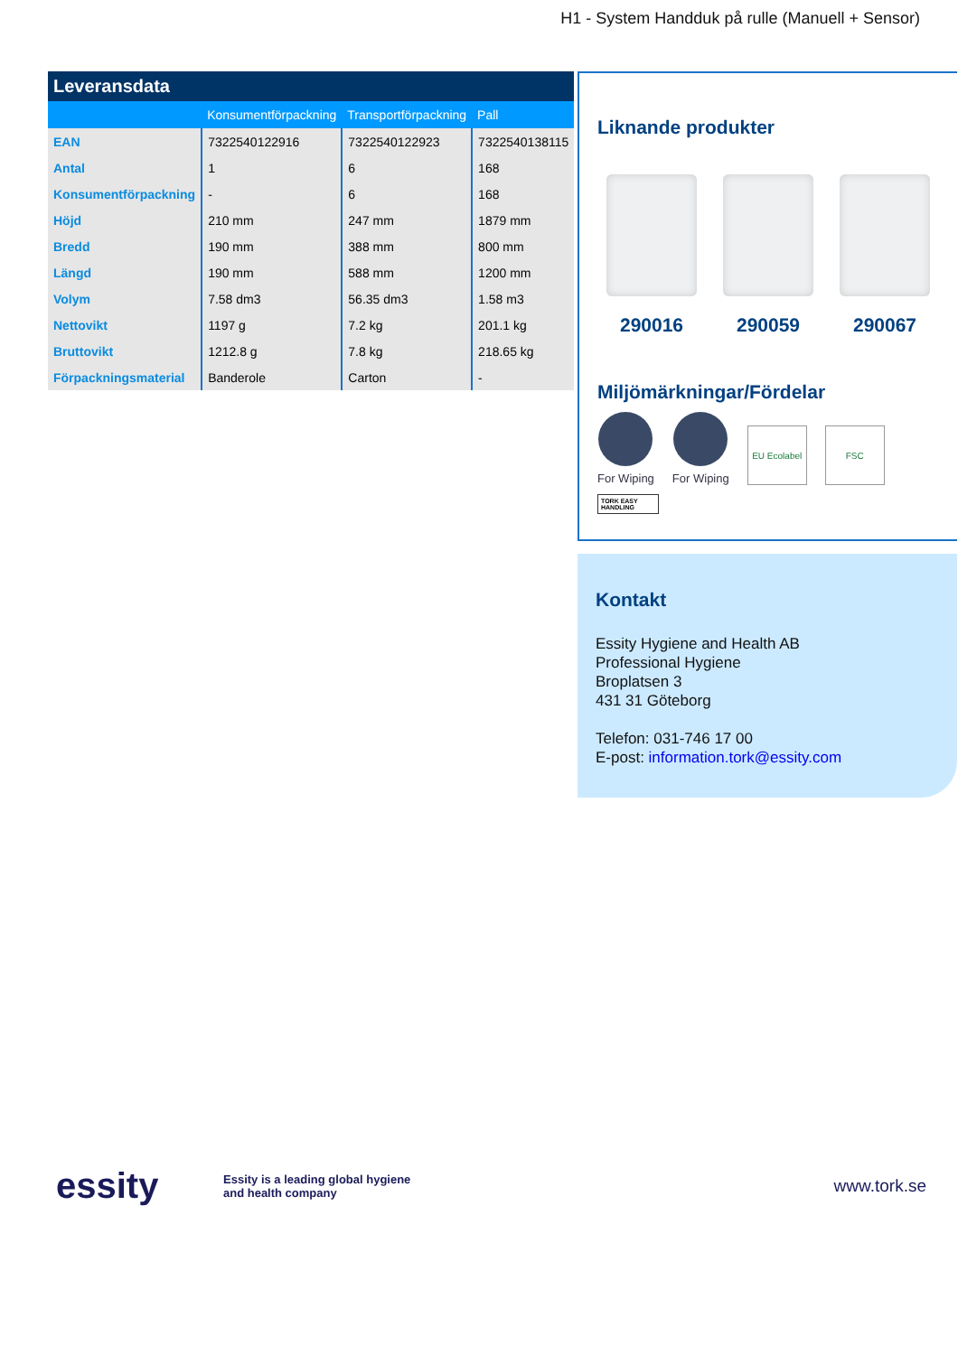H1 - System Handduk på rulle (Manuell + Sensor)
| Leveransdata | | | |
| --- | --- | --- | --- |
| | Konsumentförpackning | Transportförpackning | Pall |
| EAN | 7322540122916 | 7322540122923 | 7322540138115 |
| Antal | 1 | 6 | 168 |
| Konsumentförpackning | - | 6 | 168 |
| Höjd | 210 mm | 247 mm | 1879 mm |
| Bredd | 190 mm | 388 mm | 800 mm |
| Längd | 190 mm | 588 mm | 1200 mm |
| Volym | 7.58 dm3 | 56.35 dm3 | 1.58 m3 |
| Nettovikt | 1197 g | 7.2 kg | 201.1 kg |
| Bruttovikt | 1212.8 g | 7.8 kg | 218.65 kg |
| Förpackningsmaterial | Banderole | Carton | - |
Liknande produkter
290016 290059 290067
Miljömärkningar/Fördelar
For Wiping
For Wiping
EU Ecolabel
FSC
TORK EASY HANDLING
Kontakt
Essity Hygiene and Health AB
Professional Hygiene
Broplatsen 3
431 31 Göteborg
Telefon: 031-746 17 00
E-post: information.tork@essity.com
essity
Essity is a leading global hygiene and health company
www.tork.se